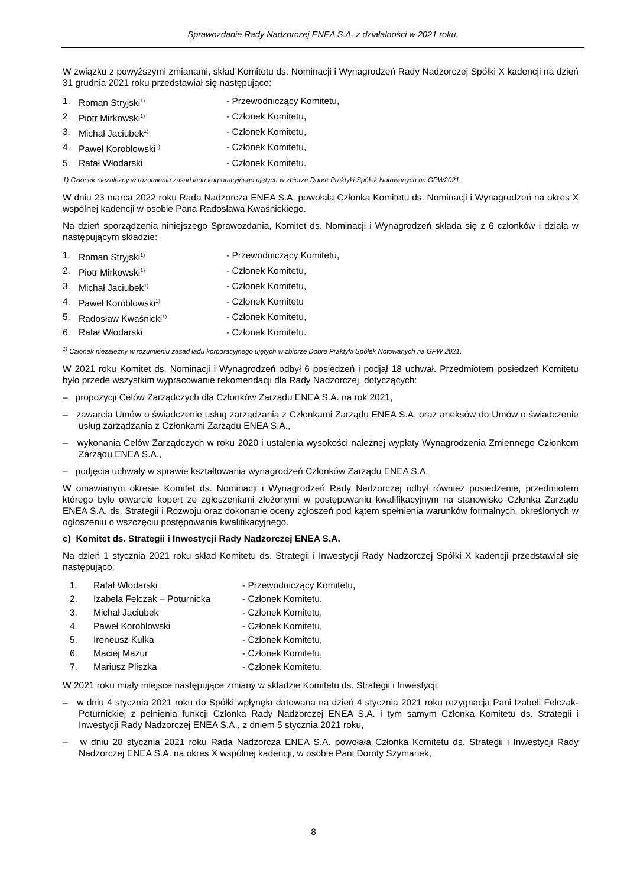Sprawozdanie Rady Nadzorczej ENEA S.A. z działalności w 2021 roku.
W związku z powyższymi zmianami, skład Komitetu ds. Nominacji i Wynagrodzeń Rady Nadzorczej Spółki X kadencji na dzień 31 grudnia 2021 roku przedstawiał się następująco:
| 1. | Roman Stryjski<sup>1)</sup> | - Przewodniczący Komitetu, |
| 2. | Piotr Mirkowski<sup>1)</sup> | - Członek Komitetu, |
| 3. | Michał Jaciubek<sup>1)</sup> | - Członek Komitetu, |
| 4. | Paweł Koroblowski<sup>1)</sup> | - Członek Komitetu, |
| 5. | Rafał Włodarski | - Członek Komitetu. |
1) Członek niezależny w rozumieniu zasad ładu korporacyjnego ujętych w zbiorze Dobre Praktyki Spółek Notowanych na GPW2021.
W dniu 23 marca 2022 roku Rada Nadzorcza ENEA S.A. powołała Członka Komitetu ds. Nominacji i Wynagrodzeń na okres X wspólnej kadencji w osobie Pana Radosława Kwaśnickiego.
Na dzień sporządzenia niniejszego Sprawozdania, Komitet ds. Nominacji i Wynagrodzeń składa się z 6 członków i działa w następującym składzie:
| 1. | Roman Stryjski<sup>1)</sup> | - Przewodniczący Komitetu, |
| 2. | Piotr Mirkowski<sup>1)</sup> | - Członek Komitetu, |
| 3. | Michał Jaciubek<sup>1)</sup> | - Członek Komitetu, |
| 4. | Paweł Koroblowski<sup>1)</sup> | - Członek Komitetu |
| 5. | Radosław Kwaśnicki<sup>1)</sup> | - Członek Komitetu, |
| 6. | Rafał Włodarski | - Członek Komitetu. |
<sup>1)</sup> Członek niezależny w rozumieniu zasad ładu korporacyjnego ujętych w zbiorze Dobre Praktyki Spółek Notowanych na GPW 2021.
W 2021 roku Komitet ds. Nominacji i Wynagrodzeń odbył 6 posiedzeń i podjął 18 uchwał. Przedmiotem posiedzeń Komitetu było przede wszystkim wypracowanie rekomendacji dla Rady Nadzorczej, dotyczących:
– propozycji Celów Zarządczych dla Członków Zarządu ENEA S.A. na rok 2021,
– zawarcia Umów o świadczenie usług zarządzania z Członkami Zarządu ENEA S.A. oraz aneksów do Umów o świadczenie usług zarządzania z Członkami Zarządu ENEA S.A.,
– wykonania Celów Zarządczych w roku 2020 i ustalenia wysokości należnej wypłaty Wynagrodzenia Zmiennego Członkom Zarządu ENEA S.A.,
– podjęcia uchwały w sprawie kształtowania wynagrodzeń Członków Zarządu ENEA S.A.
W omawianym okresie Komitet ds. Nominacji i Wynagrodzeń Rady Nadzorczej odbył również posiedzenie, przedmiotem którego było otwarcie kopert ze zgłoszeniami złożonymi w postępowaniu kwalifikacyjnym na stanowisko Członka Zarządu ENEA S.A. ds. Strategii i Rozwoju oraz dokonanie oceny zgłoszeń pod kątem spełnienia warunków formalnych, określonych w ogłoszeniu o wszczęciu postępowania kwalifikacyjnego.
c) Komitet ds. Strategii i Inwestycji Rady Nadzorczej ENEA S.A.
Na dzień 1 stycznia 2021 roku skład Komitetu ds. Strategii i Inwestycji Rady Nadzorczej Spółki X kadencji przedstawiał się następująco:
| 1. | Rafał Włodarski | - Przewodniczący Komitetu, |
| 2. | Izabela Felczak – Poturnicka | - Członek Komitetu, |
| 3. | Michał Jaciubek | - Członek Komitetu, |
| 4. | Paweł Koroblowski | - Członek Komitetu, |
| 5. | Ireneusz Kulka | - Członek Komitetu, |
| 6. | Maciej Mazur | - Członek Komitetu, |
| 7. | Mariusz Pliszka | - Członek Komitetu. |
W 2021 roku miały miejsce następujące zmiany w składzie Komitetu ds. Strategii i Inwestycji:
– w dniu 4 stycznia 2021 roku do Spółki wpłynęła datowana na dzień 4 stycznia 2021 roku rezygnacja Pani Izabeli Felczak-Poturnickiej z pełnienia funkcji Członka Rady Nadzorczej ENEA S.A. i tym samym Członka Komitetu ds. Strategii i Inwestycji Rady Nadzorczej ENEA S.A., z dniem 5 stycznia 2021 roku,
– w dniu 28 stycznia 2021 roku Rada Nadzorcza ENEA S.A. powołała Członka Komitetu ds. Strategii i Inwestycji Rady Nadzorczej ENEA S.A. na okres X wspólnej kadencji, w osobie Pani Doroty Szymanek,
8